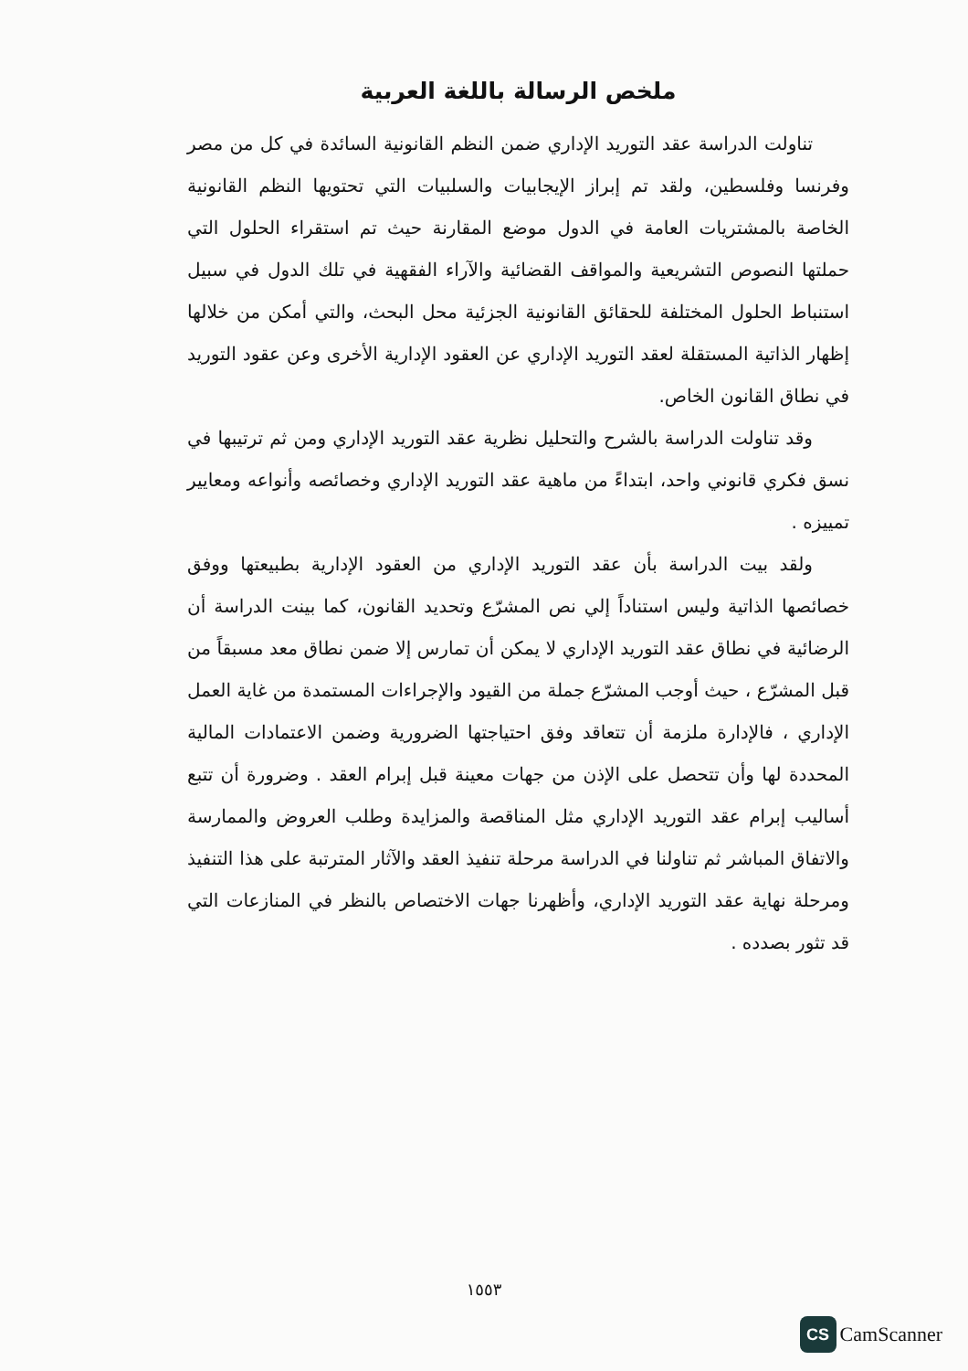ملخص الرسالة باللغة العربية
تناولت الدراسة عقد التوريد الإداري ضمن النظم القانونية السائدة في كل من مصر وفرنسا وفلسطين، ولقد تم إبراز الإيجابيات والسلبيات التي تحتويها النظم القانونية الخاصة بالمشتريات العامة في الدول موضع المقارنة حيث تم استقراء الحلول التي حملتها النصوص التشريعية والمواقف القضائية والآراء الفقهية في تلك الدول في سبيل استنباط الحلول المختلفة للحقائق القانونية الجزئية محل البحث، والتي أمكن من خلالها إظهار الذاتية المستقلة لعقد التوريد الإداري عن العقود الإدارية الأخرى وعن عقود التوريد في نطاق القانون الخاص.
وقد تناولت الدراسة بالشرح والتحليل نظرية عقد التوريد الإداري ومن ثم ترتيبها في نسق فكري قانوني واحد، ابتداءً من ماهية عقد التوريد الإداري وخصائصه وأنواعه ومعايير تمييزه .
ولقد بيت الدراسة بأن عقد التوريد الإداري من العقود الإدارية بطبيعتها ووفق خصائصها الذاتية وليس استناداً إلي نص المشرّع وتحديد القانون، كما بينت الدراسة أن الرضائية في نطاق عقد التوريد الإداري لا يمكن أن تمارس إلا ضمن نطاق معد مسبقاً من قبل المشرّع ، حيث أوجب المشرّع جملة من القيود والإجراءات المستمدة من غاية العمل الإداري ، فالإدارة ملزمة أن تتعاقد وفق احتياجتها الضرورية وضمن الاعتمادات المالية المحددة لها وأن تتحصل على الإذن من جهات معينة قبل إبرام العقد . وضرورة أن تتبع أساليب إبرام عقد التوريد الإداري مثل المناقصة والمزايدة وطلب العروض والممارسة والاتفاق المباشر ثم تناولنا في الدراسة مرحلة تنفيذ العقد والآثار المترتبة على هذا التنفيذ ومرحلة نهاية عقد التوريد الإداري، وأظهرنا جهات الاختصاص بالنظر في المنازعات التي قد تثور بصدده .
١٥٥٣
CS
CamScanner